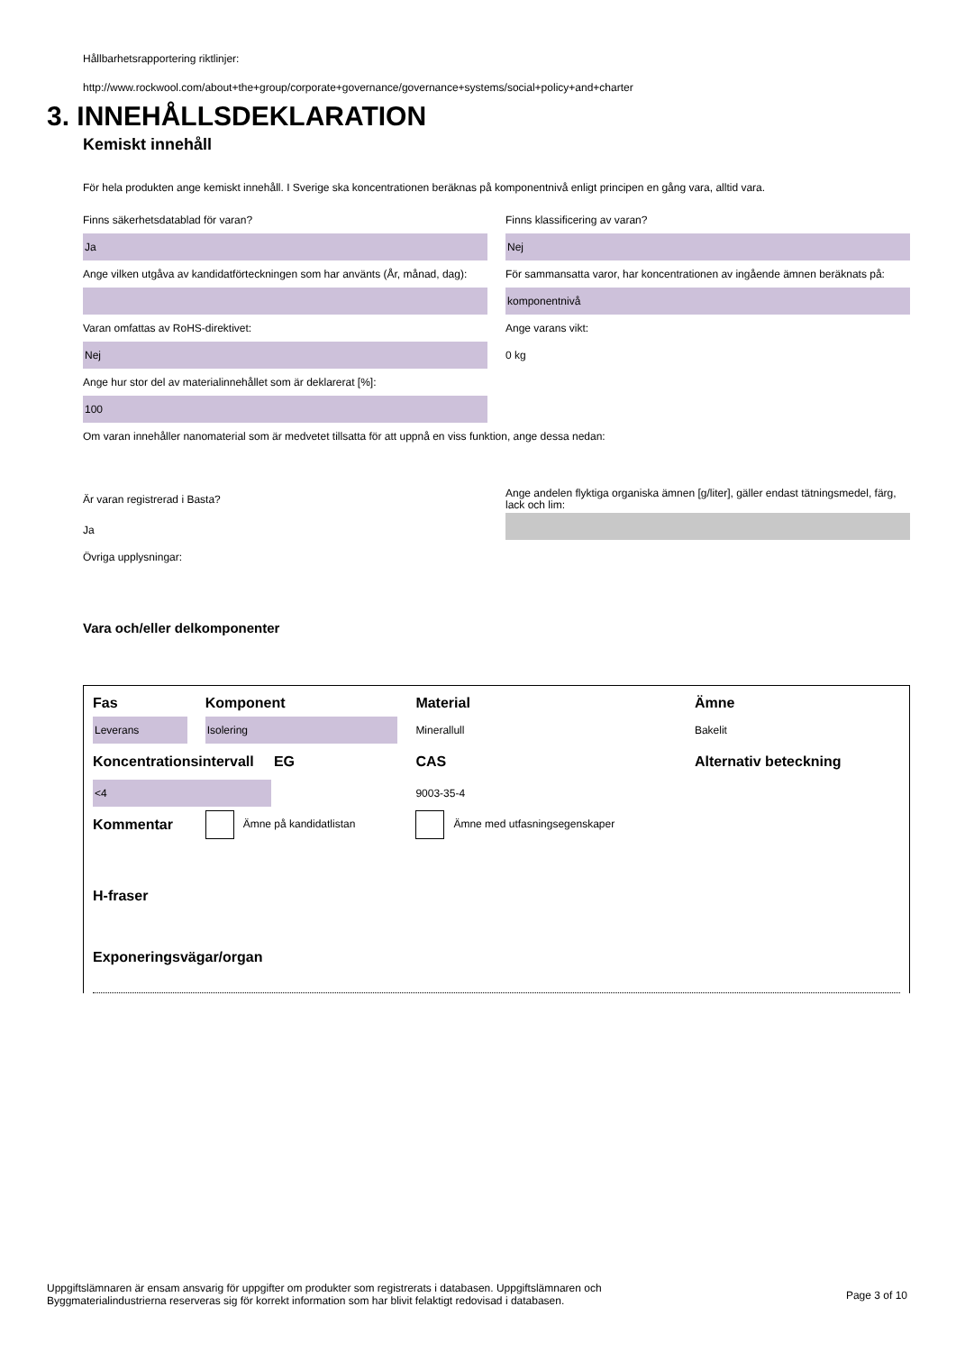Hållbarhetsrapportering riktlinjer:
http://www.rockwool.com/about+the+group/corporate+governance/governance+systems/social+policy+and+charter
3. INNEHÅLLSDEKLARATION
Kemiskt innehåll
För hela produkten ange kemiskt innehåll. I Sverige ska koncentrationen beräknas på komponentnivå enligt principen en gång vara, alltid vara.
Finns säkerhetsdatablad för varan?
Ja
Ange vilken utgåva av kandidatförteckningen som har använts (År, månad, dag):
Varan omfattas av RoHS-direktivet:
Nej
Ange hur stor del av materialinnehållet som är deklarerat [%]:
100
Finns klassificering av varan?
Nej
För sammansatta varor, har koncentrationen av ingående ämnen beräknats på:
komponentnivå
Ange varans vikt:
0 kg
Om varan innehåller nanomaterial som är medvetet tillsatta för att uppnå en viss funktion, ange dessa nedan:
Är varan registrerad i Basta?
Ja
Övriga upplysningar:
Ange andelen flyktiga organiska ämnen [g/liter], gäller endast tätningsmedel, färg, lack och lim:
Vara och/eller delkomponenter
| Fas | Komponent | Material | Ämne |
| Leverans | Isolering | Minerallull | Bakelit |
| Koncentrationsintervall EG | | CAS | Alternativ beteckning |
| <4 | | 9003-35-4 | |
| Kommentar | Ämne på kandidatlistan | Ämne med utfasningsegenskaper | |
H-fraser
Exponeringsvägar/organ
Uppgiftslämnaren är ensam ansvarig för uppgifter om produkter som registrerats i databasen. Uppgiftslämnaren och
Byggmaterialindustrierna reserveras sig för korrekt information som har blivit felaktigt redovisad i databasen.
Page 3 of 10